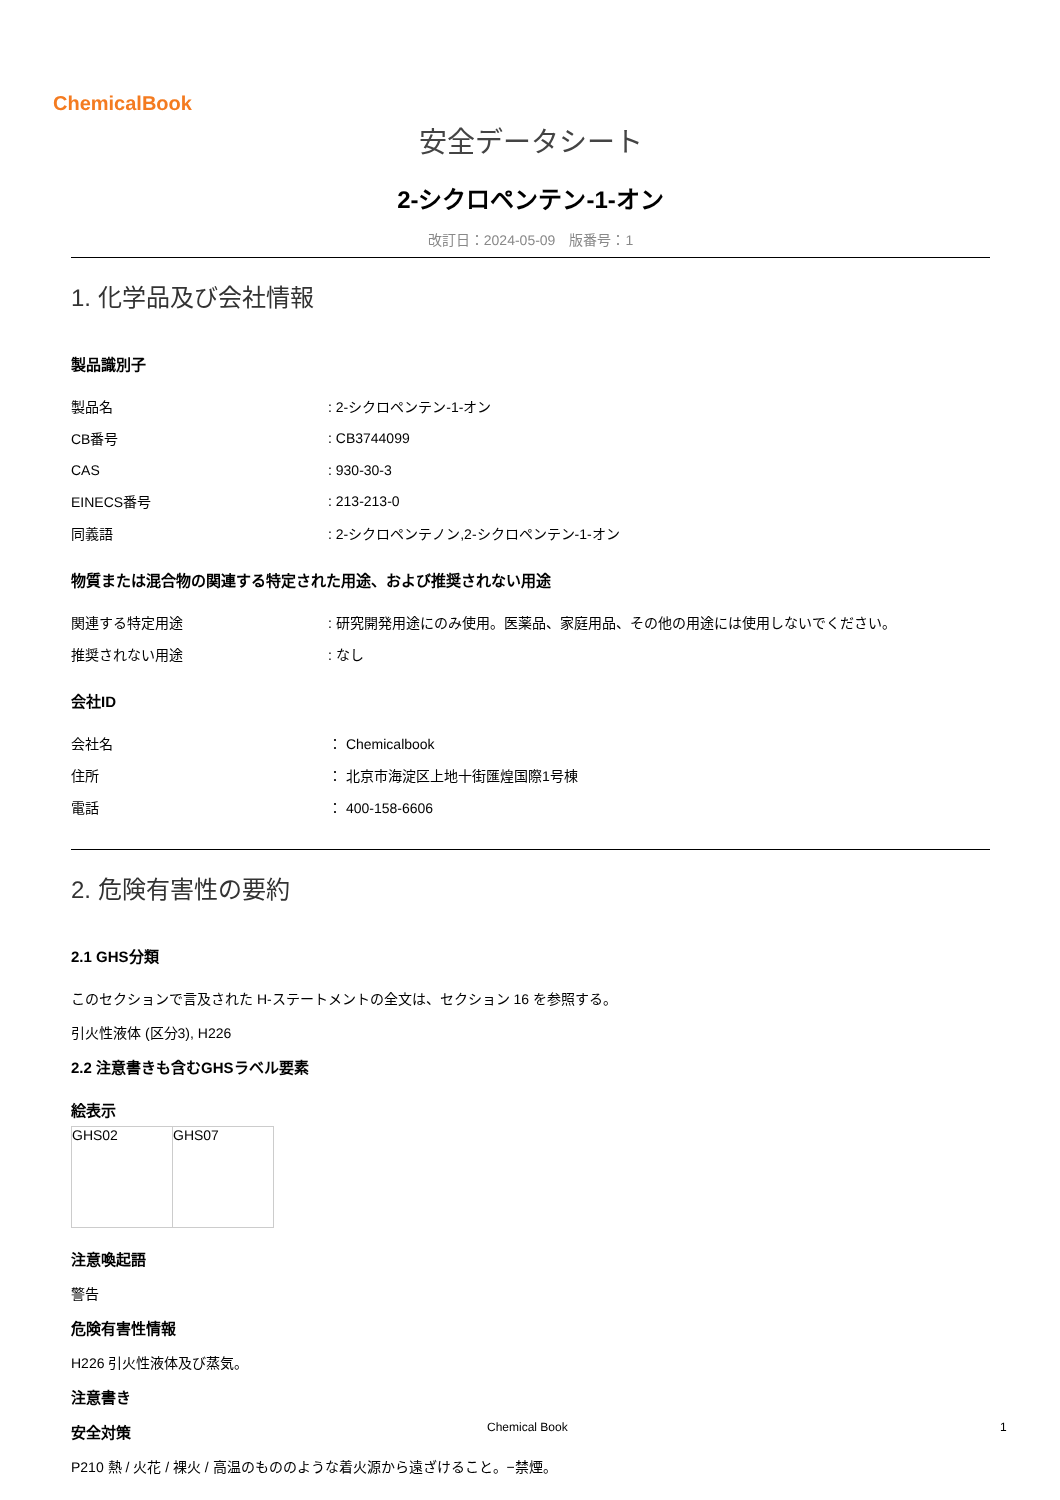ChemicalBook
安全データシート
2-シクロペンテン-1-オン
改訂日：2024-05-09　版番号：1
1. 化学品及び会社情報
製品識別子
| 製品名 | : 2-シクロペンテン-1-オン |
| CB番号 | : CB3744099 |
| CAS | : 930-30-3 |
| EINECS番号 | : 213-213-0 |
| 同義語 | : 2-シクロペンテノン,2-シクロペンテン-1-オン |
物質または混合物の関連する特定された用途、および推奨されない用途
| 関連する特定用途 | : 研究開発用途にのみ使用。医薬品、家庭用品、その他の用途には使用しないでください。 |
| 推奨されない用途 | : なし |
会社ID
| 会社名 | ： Chemicalbook |
| 住所 | ： 北京市海淀区上地十街匯煌国際1号棟 |
| 電話 | ： 400-158-6606 |
2. 危険有害性の要約
2.1 GHS分類
このセクションで言及された H-ステートメントの全文は、セクション 16 を参照する。
引火性液体 (区分3), H226
2.2 注意書きも含むGHSラベル要素
絵表示
| GHS02 | GHS07 |
注意喚起語
警告
危険有害性情報
H226 引火性液体及び蒸気。
注意書き
安全対策
P210 熱 / 火花 / 裸火 / 高温のもののような着火源から遠ざけること。−禁煙。
Chemical Book 1